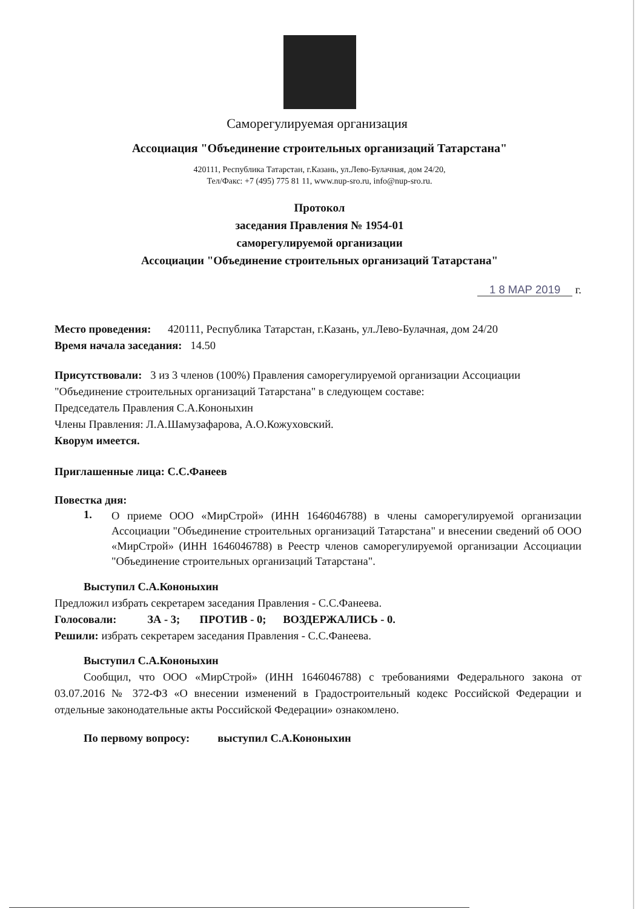Саморегулируемая организация
Ассоциация "Объединение строительных организаций Татарстана"
420111, Республика Татарстан, г.Казань, ул.Лево-Булачная, дом 24/20,
Тел/Факс: +7 (495) 775 81 11, www.nup-sro.ru, info@nup-sro.ru.
Протокол
заседания Правления № 1954-01
саморегулируемой организации
Ассоциации "Объединение строительных организаций Татарстана"
1 8 МАР 2019 г.
Место проведения: 420111, Республика Татарстан, г.Казань, ул.Лево-Булачная, дом 24/20
Время начала заседания: 14.50
Присутствовали: 3 из 3 членов (100%) Правления саморегулируемой организации Ассоциации "Объединение строительных организаций Татарстана" в следующем составе:
Председатель Правления С.А.Кононыхин
Члены Правления: Л.А.Шамузафарова, А.О.Кожуховский.
Кворум имеется.
Приглашенные лица: С.С.Фанеев
Повестка дня:
1.
О приеме ООО «МирСтрой» (ИНН 1646046788) в члены саморегулируемой организации Ассоциации "Объединение строительных организаций Татарстана" и внесении сведений об ООО «МирСтрой» (ИНН 1646046788) в Реестр членов саморегулируемой организации Ассоциации "Объединение строительных организаций Татарстана".
Выступил С.А.Кононыхин
Предложил избрать секретарем заседания Правления - С.С.Фанеева.
Голосовали: ЗА - 3; ПРОТИВ - 0; ВОЗДЕРЖАЛИСЬ - 0.
Решили: избрать секретарем заседания Правления - С.С.Фанеева.
Выступил С.А.Кононыхин
Сообщил, что ООО «МирСтрой» (ИНН 1646046788) с требованиями Федерального закона от 03.07.2016 № 372-ФЗ «О внесении изменений в Градостроительный кодекс Российской Федерации и отдельные законодательные акты Российской Федерации» ознакомлено.
По первому вопросу: выступил С.А.Кононыхин